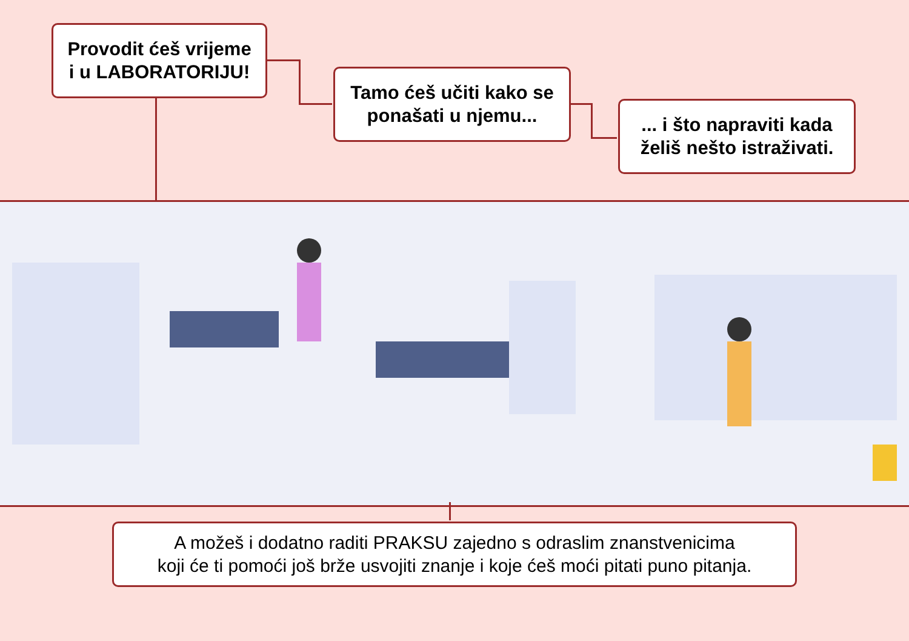Provodit ćeš vrijeme
i u LABORATORIJU!
Tamo ćeš učiti kako se
ponašati u njemu...
... i što napraviti kada
želiš nešto istraživati.
A možeš i dodatno raditi PRAKSU zajedno s odraslim znanstvenicima
koji će ti pomoći još brže usvojiti znanje i koje ćeš moći pitati puno pitanja.